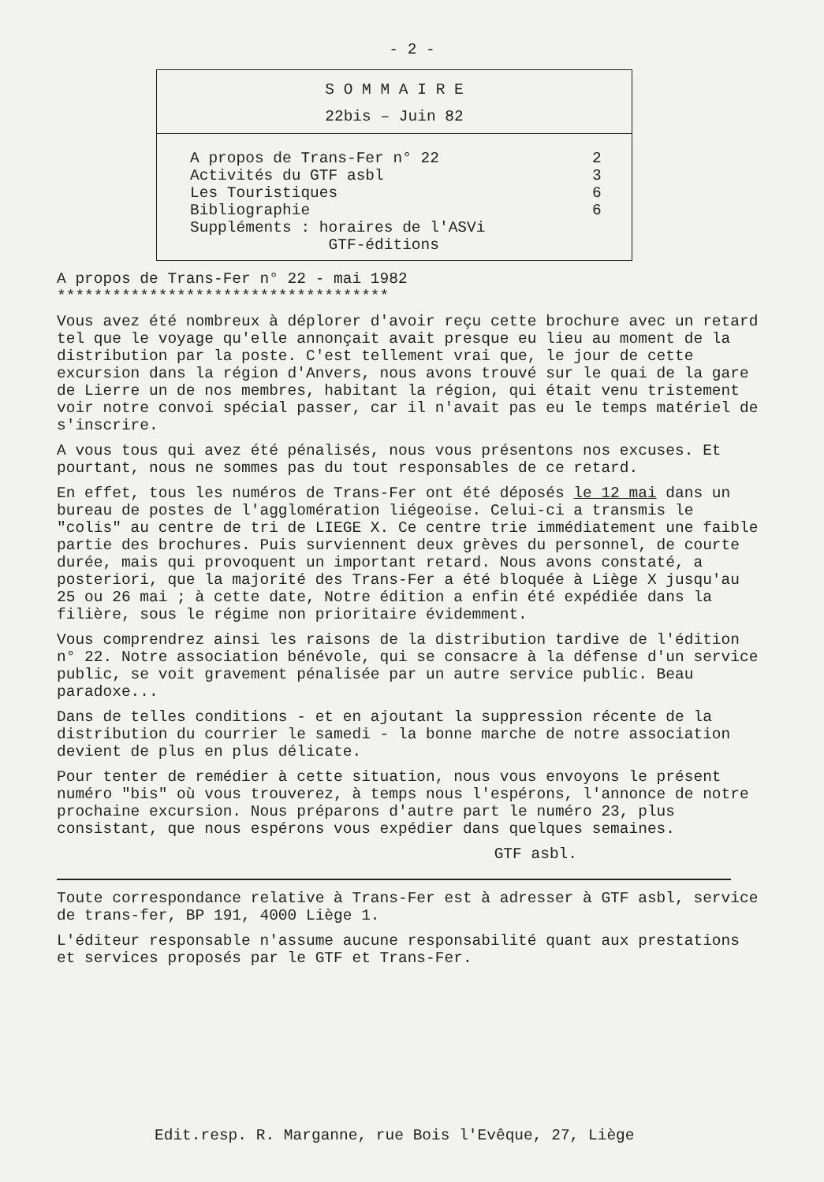- 2 -
S O M M A I R E
22bis – Juin 82
A propos de Trans-Fer n° 22
Activités du GTF asbl
Les Touristiques
Bibliographie
Suppléments : horaires de l'ASVi
GTF-éditions
2
3
6
6
A propos de Trans-Fer n° 22 - mai 1982
************************************
Vous avez été nombreux à déplorer d'avoir reçu cette brochure avec un retard tel que le voyage qu'elle annonçait avait presque eu lieu au moment de la distribution par la poste. C'est tellement vrai que, le jour de cette excursion dans la région d'Anvers, nous avons trouvé sur le quai de la gare de Lierre un de nos membres, habitant la région, qui était venu tristement voir notre convoi spécial passer, car il n'avait pas eu le temps matériel de s'inscrire.
A vous tous qui avez été pénalisés, nous vous présentons nos excuses. Et pourtant, nous ne sommes pas du tout responsables de ce retard.
En effet, tous les numéros de Trans-Fer ont été déposés le 12 mai dans un bureau de postes de l'agglomération liégeoise. Celui-ci a transmis le "colis" au centre de tri de LIEGE X. Ce centre trie immédiatement une faible partie des brochures. Puis surviennent deux grèves du personnel, de courte durée, mais qui provoquent un important retard. Nous avons constaté, a posteriori, que la majorité des Trans-Fer a été bloquée à Liège X jusqu'au 25 ou 26 mai ; à cette date, Notre édition a enfin été expédiée dans la filière, sous le régime non prioritaire évidemment.
Vous comprendrez ainsi les raisons de la distribution tardive de l'édition n° 22. Notre association bénévole, qui se consacre à la défense d'un service public, se voit gravement pénalisée par un autre service public. Beau paradoxe...
Dans de telles conditions - et en ajoutant la suppression récente de la distribution du courrier le samedi - la bonne marche de notre association devient de plus en plus délicate.
Pour tenter de remédier à cette situation, nous vous envoyons le présent numéro "bis" où vous trouverez, à temps nous l'espérons, l'annonce de notre prochaine excursion. Nous préparons d'autre part le numéro 23, plus consistant, que nous espérons vous expédier dans quelques semaines.
GTF asbl.
Toute correspondance relative à Trans-Fer est à adresser à GTF asbl, service de trans-fer, BP 191, 4000 Liège 1.
L'éditeur responsable n'assume aucune responsabilité quant aux prestations et services proposés par le GTF et Trans-Fer.
Edit.resp. R. Marganne, rue Bois l'Evêque, 27, Liège